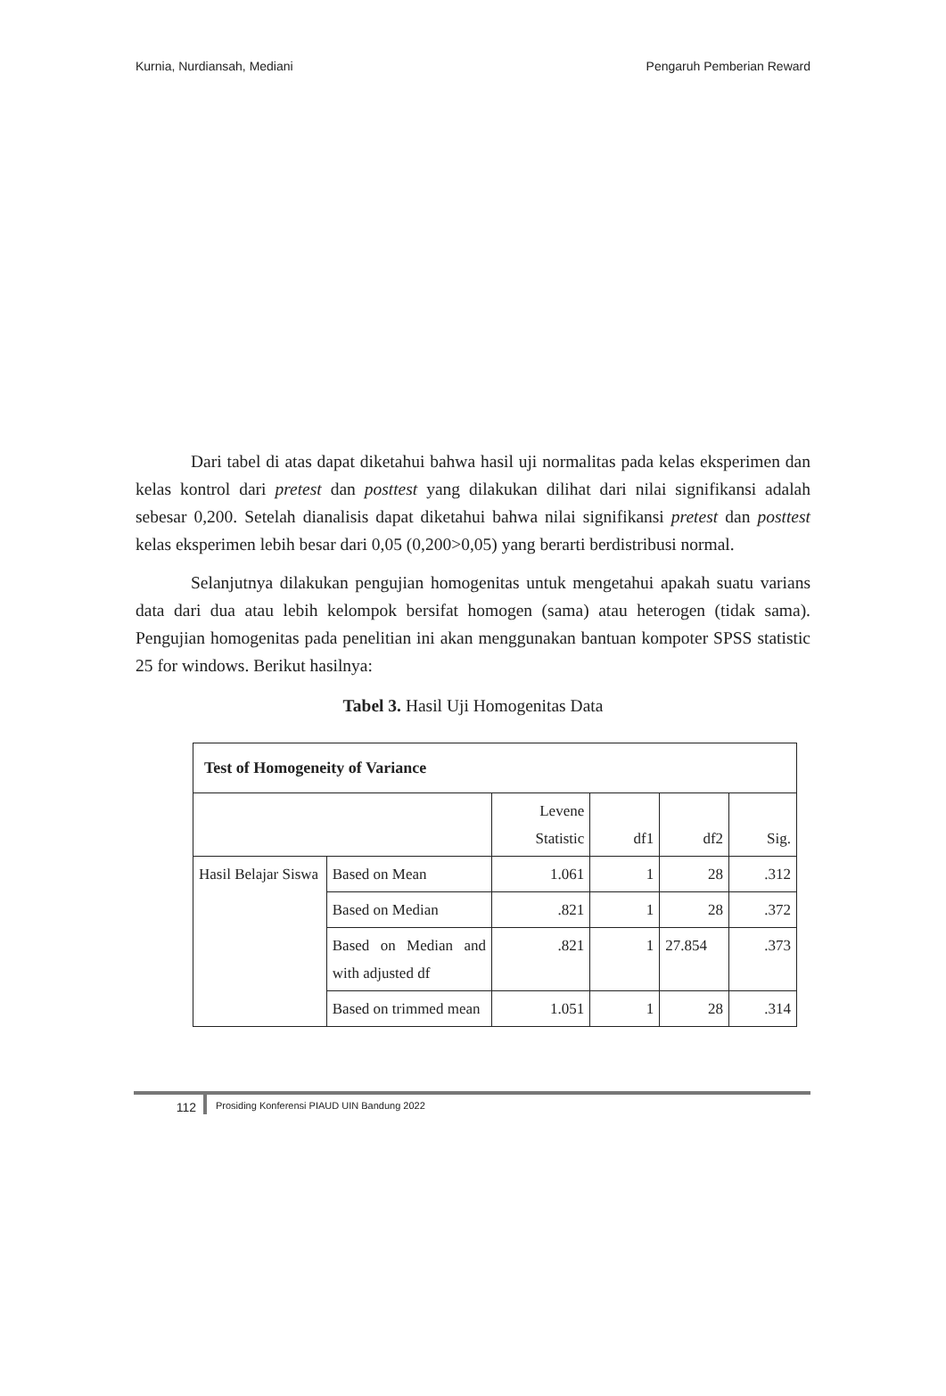Kurnia, Nurdiansah, Mediani Pengaruh Pemberian Reward
Dari tabel di atas dapat diketahui bahwa hasil uji normalitas pada kelas eksperimen dan kelas kontrol dari pretest dan posttest yang dilakukan dilihat dari nilai signifikansi adalah sebesar 0,200. Setelah dianalisis dapat diketahui bahwa nilai signifikansi pretest dan posttest kelas eksperimen lebih besar dari 0,05 (0,200>0,05) yang berarti berdistribusi normal.
Selanjutnya dilakukan pengujian homogenitas untuk mengetahui apakah suatu varians data dari dua atau lebih kelompok bersifat homogen (sama) atau heterogen (tidak sama). Pengujian homogenitas pada penelitian ini akan menggunakan bantuan kompoter SPSS statistic 25 for windows. Berikut hasilnya:
Tabel 3. Hasil Uji Homogenitas Data
| Test of Homogeneity of Variance | | | | | |
| --- | --- | --- | --- | --- | --- |
| | | Levene Statistic | df1 | df2 | Sig. |
| Hasil Belajar Siswa | Based on Mean | 1.061 | 1 | 28 | .312 |
| | Based on Median | .821 | 1 | 28 | .372 |
| | Based on Median and with adjusted df | .821 | 1 | 27.854 | .373 |
| | Based on trimmed mean | 1.051 | 1 | 28 | .314 |
112
Prosiding Konferensi PIAUD UIN Bandung 2022